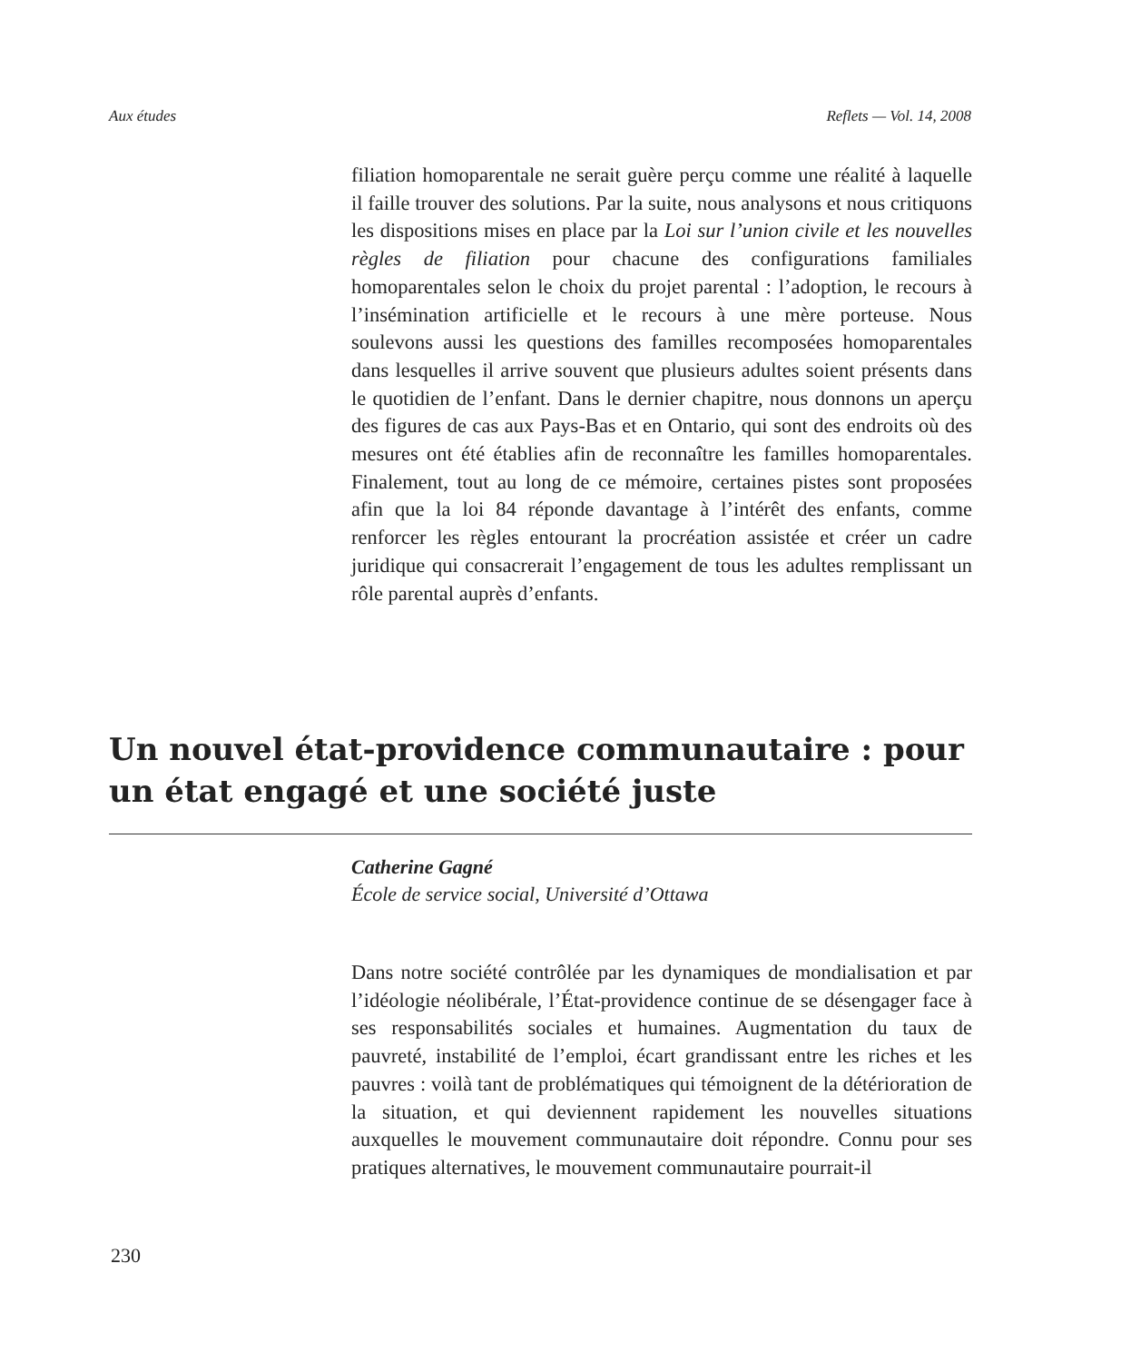Aux études Reflets — Vol. 14, 2008
filiation homoparentale ne serait guère perçu comme une réalité à laquelle il faille trouver des solutions. Par la suite, nous analysons et nous critiquons les dispositions mises en place par la Loi sur l’union civile et les nouvelles règles de filiation pour chacune des configurations familiales homoparentales selon le choix du projet parental : l’adoption, le recours à l’insémination artificielle et le recours à une mère porteuse. Nous soulevons aussi les questions des familles recomposées homoparentales dans lesquelles il arrive souvent que plusieurs adultes soient présents dans le quotidien de l’enfant. Dans le dernier chapitre, nous donnons un aperçu des figures de cas aux Pays-Bas et en Ontario, qui sont des endroits où des mesures ont été établies afin de reconnaître les familles homoparentales. Finalement, tout au long de ce mémoire, certaines pistes sont proposées afin que la loi 84 réponde davantage à l’intérêt des enfants, comme renforcer les règles entourant la procréation assistée et créer un cadre juridique qui consacrerait l’engagement de tous les adultes remplissant un rôle parental auprès d’enfants.
Un nouvel état-providence communautaire : pour un état engagé et une société juste
Catherine Gagné
École de service social, Université d’Ottawa
Dans notre société contrôlée par les dynamiques de mondialisation et par l’idéologie néolibérale, l’État-providence continue de se désengager face à ses responsabilités sociales et humaines. Augmentation du taux de pauvreté, instabilité de l’emploi, écart grandissant entre les riches et les pauvres : voilà tant de problématiques qui témoignent de la détérioration de la situation, et qui deviennent rapidement les nouvelles situations auxquelles le mouvement communautaire doit répondre. Connu pour ses pratiques alternatives, le mouvement communautaire pourrait-il
230